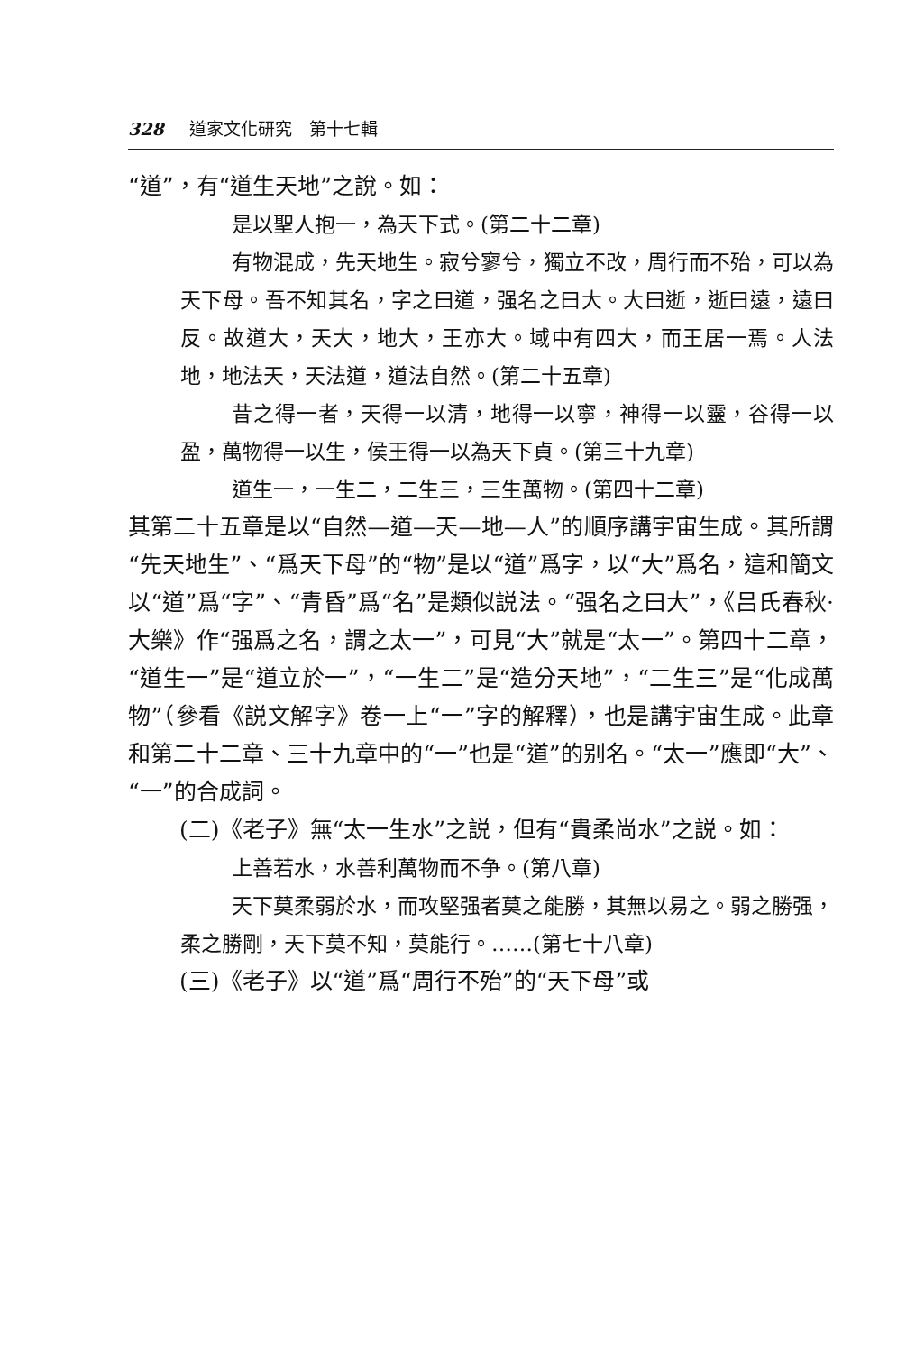328 道家文化研究　第十七輯
“道”，有“道生天地”之說。如：
是以聖人抱一，為天下式。(第二十二章)
有物混成，先天地生。寂兮寥兮，獨立不改，周行而不殆，可以為天下母。吾不知其名，字之曰道，强名之曰大。大曰逝，逝曰遠，遠曰反。故道大，天大，地大，王亦大。域中有四大，而王居一焉。人法地，地法天，天法道，道法自然。(第二十五章)
昔之得一者，天得一以清，地得一以寧，神得一以靈，谷得一以盈，萬物得一以生，侯王得一以為天下貞。(第三十九章)
道生一，一生二，二生三，三生萬物。(第四十二章)
其第二十五章是以“自然—道—天—地—人”的順序講宇宙生成。其所謂“先天地生”、“爲天下母”的“物”是以“道”爲字，以“大”爲名，這和簡文以“道”爲“字”、“青昏”爲“名”是類似説法。“强名之曰大”，《吕氏春秋·大樂》作“强爲之名，謂之太一”，可見“大”就是“太一”。第四十二章，“道生一”是“道立於一”，“一生二”是“造分天地”，“二生三”是“化成萬物”（參看《説文解字》卷一上“一”字的解釋），也是講宇宙生成。此章和第二十二章、三十九章中的“一”也是“道”的别名。“太一”應即“大”、“一”的合成詞。
(二)《老子》無“太一生水”之説，但有“貴柔尚水”之説。如：
上善若水，水善利萬物而不争。(第八章)
天下莫柔弱於水，而攻堅强者莫之能勝，其無以易之。弱之勝强，柔之勝剛，天下莫不知，莫能行。……(第七十八章)
(三)《老子》以“道”爲“周行不殆”的“天下母”或